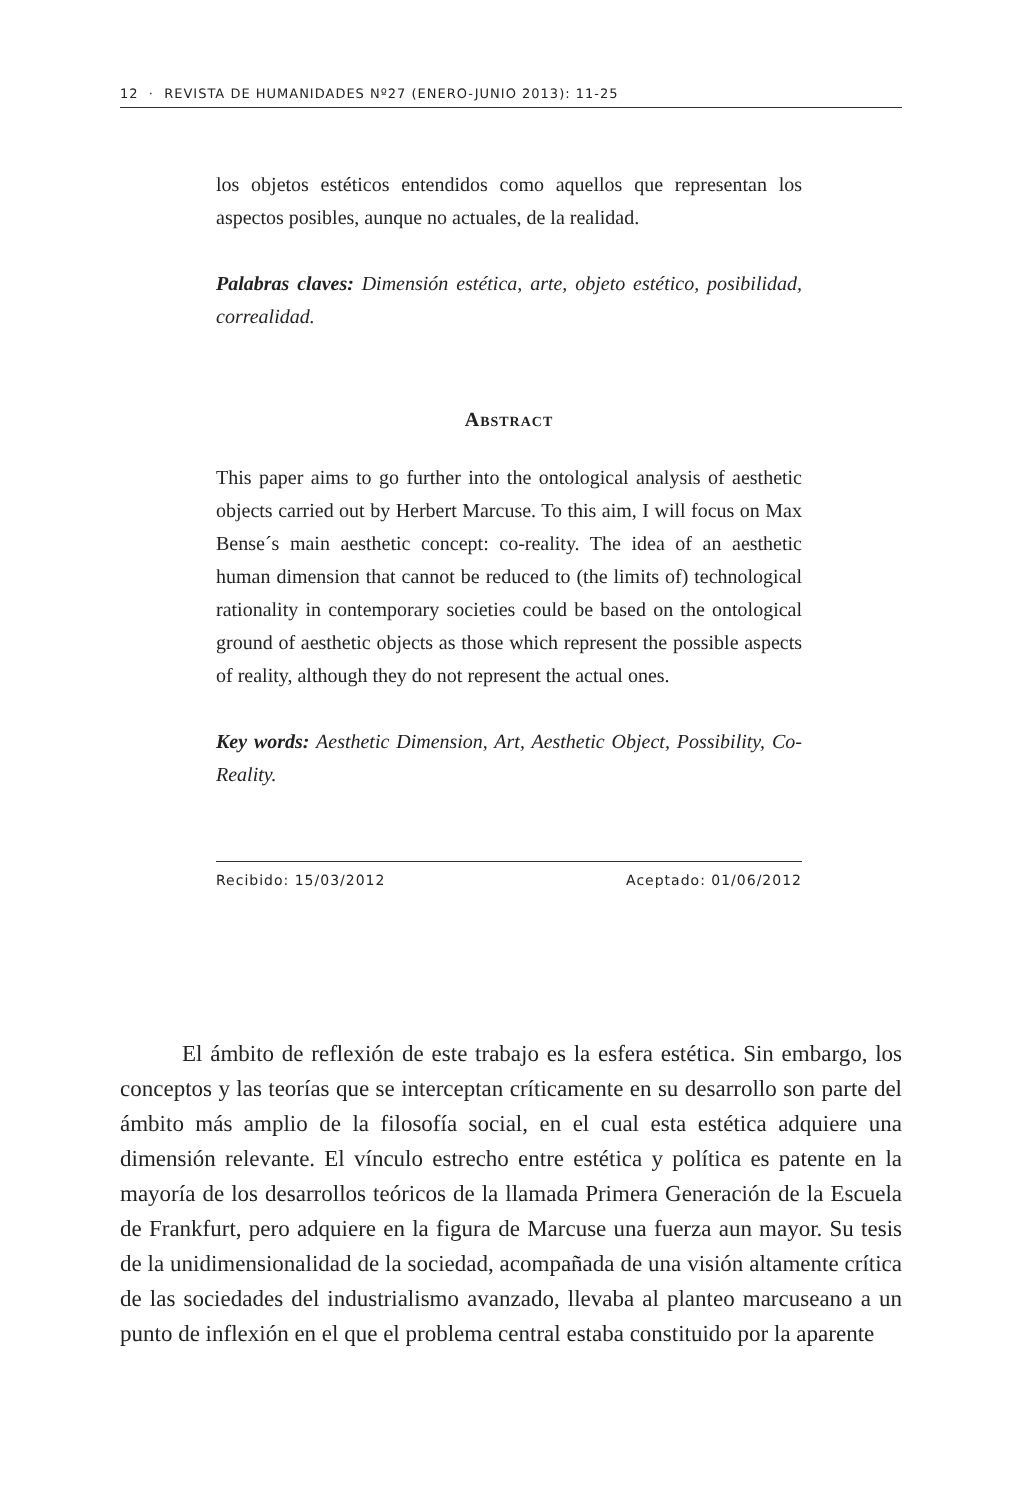12 · REVISTA DE HUMANIDADES Nº27 (ENERO-JUNIO 2013): 11-25
los objetos estéticos entendidos como aquellos que representan los aspectos posibles, aunque no actuales, de la realidad.
Palabras claves: Dimensión estética, arte, objeto estético, posibilidad, correalidad.
Abstract
This paper aims to go further into the ontological analysis of aesthetic objects carried out by Herbert Marcuse. To this aim, I will focus on Max Bense´s main aesthetic concept: co-reality. The idea of an aesthetic human dimension that cannot be reduced to (the limits of) technological rationality in contemporary societies could be based on the ontological ground of aesthetic objects as those which represent the possible aspects of reality, although they do not represent the actual ones.
Key words: Aesthetic Dimension, Art, Aesthetic Object, Possibility, Co-Reality.
Recibido: 15/03/2012 Aceptado: 01/06/2012
El ámbito de reflexión de este trabajo es la esfera estética. Sin embargo, los conceptos y las teorías que se interceptan críticamente en su desarrollo son parte del ámbito más amplio de la filosofía social, en el cual esta estética adquiere una dimensión relevante. El vínculo estrecho entre estética y política es patente en la mayoría de los desarrollos teóricos de la llamada Primera Generación de la Escuela de Frankfurt, pero adquiere en la figura de Marcuse una fuerza aun mayor. Su tesis de la unidimensionalidad de la sociedad, acompañada de una visión altamente crítica de las sociedades del industrialismo avanzado, llevaba al planteo marcuseano a un punto de inflexión en el que el problema central estaba constituido por la aparente